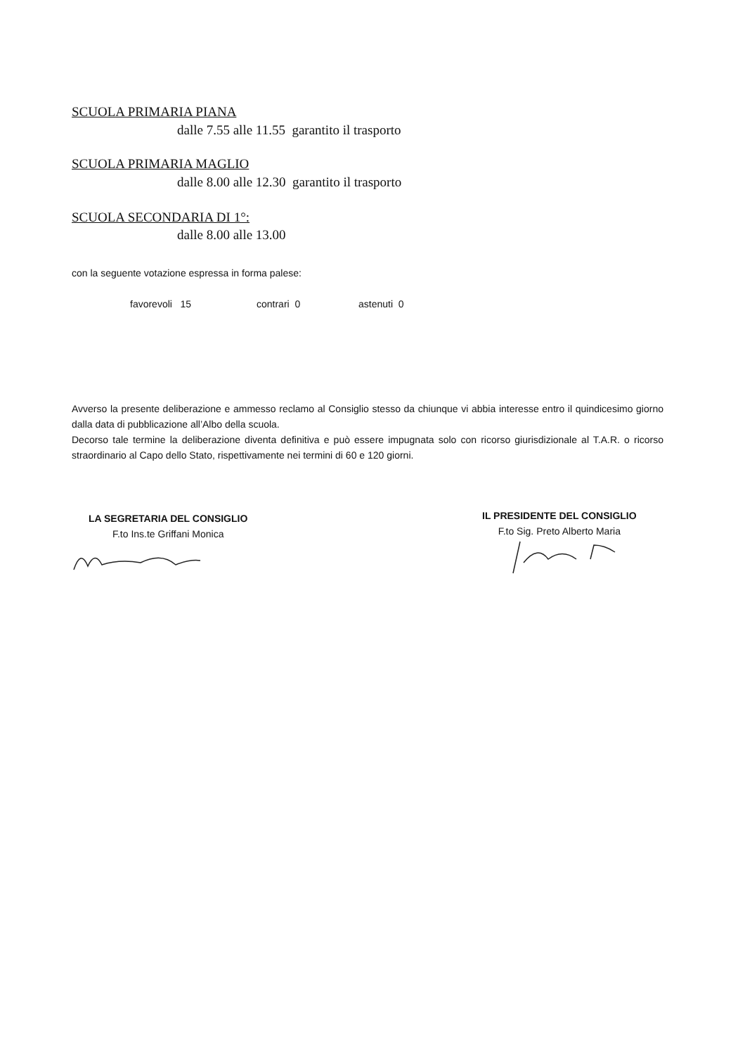SCUOLA PRIMARIA PIANA
dalle 7.55 alle 11.55 garantito il trasporto
SCUOLA PRIMARIA MAGLIO
dalle 8.00 alle 12.30 garantito il trasporto
SCUOLA SECONDARIA DI 1°:
dalle 8.00 alle 13.00
con la seguente votazione espressa in forma palese:
favorevoli 15 contrari 0 astenuti 0
Avverso la presente deliberazione e ammesso reclamo al Consiglio stesso da chiunque vi abbia interesse entro il quindicesimo giorno dalla data di pubblicazione all’Albo della scuola.
Decorso tale termine la deliberazione diventa definitiva e può essere impugnata solo con ricorso giurisdizionale al T.A.R. o ricorso straordinario al Capo dello Stato, rispettivamente nei termini di 60 e 120 giorni.
LA SEGRETARIA DEL CONSIGLIO
F.to Ins.te Griffani Monica
IL PRESIDENTE DEL CONSIGLIO
F.to Sig. Preto Alberto Maria